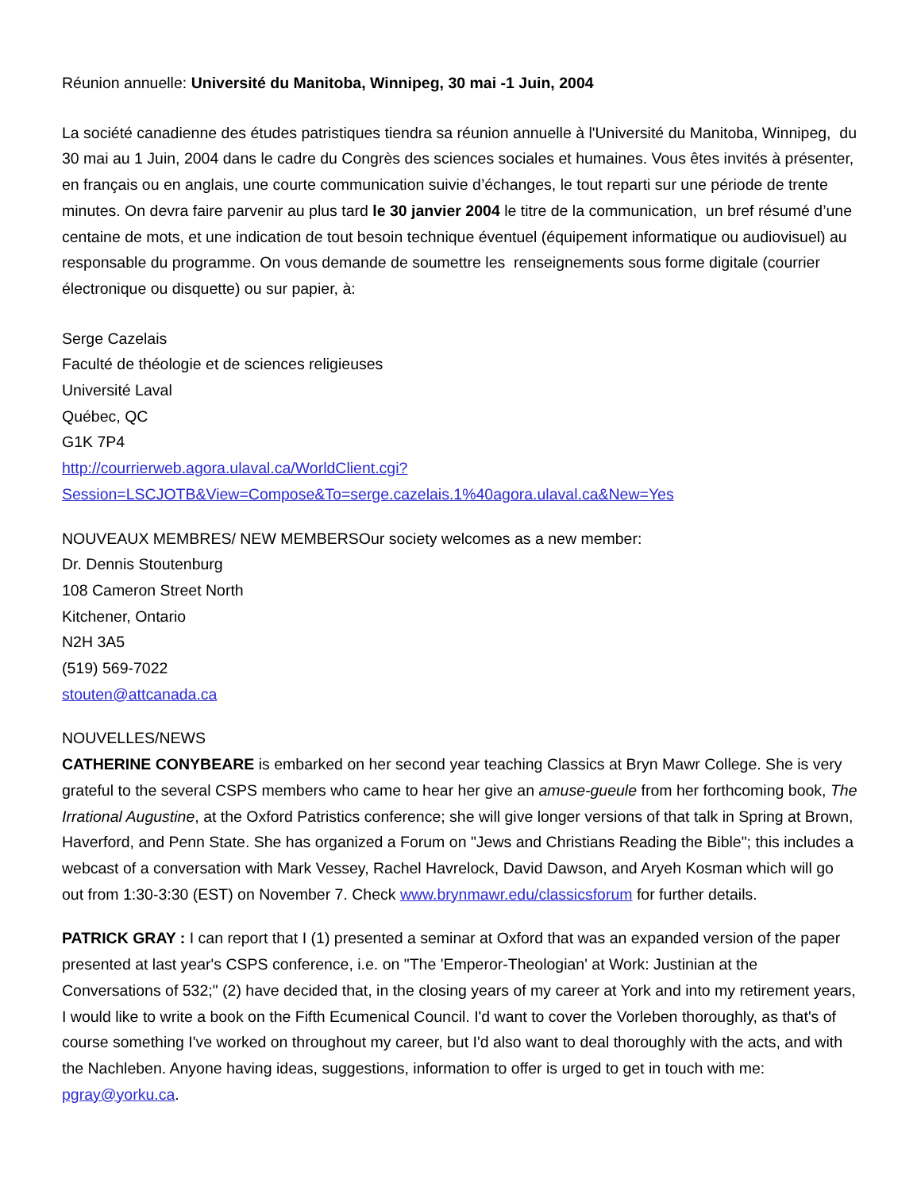Réunion annuelle: Université du Manitoba, Winnipeg, 30 mai -1 Juin, 2004
La société canadienne des études patristiques tiendra sa réunion annuelle à l'Université du Manitoba, Winnipeg, du 30 mai au 1 Juin, 2004 dans le cadre du Congrès des sciences sociales et humaines. Vous êtes invités à présenter, en français ou en anglais, une courte communication suivie d’échanges, le tout reparti sur une période de trente minutes. On devra faire parvenir au plus tard le 30 janvier 2004 le titre de la communication, un bref résumé d’une centaine de mots, et une indication de tout besoin technique éventuel (équipement informatique ou audiovisuel) au responsable du programme. On vous demande de soumettre les renseignements sous forme digitale (courrier électronique ou disquette) ou sur papier, à:
Serge Cazelais
Faculté de théologie et de sciences religieuses
Université Laval
Québec, QC
G1K 7P4
http://courrierweb.agora.ulaval.ca/WorldClient.cgi?
Session=LSCJOTB&View=Compose&To=serge.cazelais.1%40agora.ulaval.ca&New=Yes
NOUVEAUX MEMBRES/ NEW MEMBERSOur society welcomes as a new member:
Dr. Dennis Stoutenburg
108 Cameron Street North
Kitchener, Ontario
N2H 3A5
(519) 569-7022
stouten@attcanada.ca
NOUVELLES/NEWS
CATHERINE CONYBEARE is embarked on her second year teaching Classics at Bryn Mawr College. She is very grateful to the several CSPS members who came to hear her give an amuse-gueule from her forthcoming book, The Irrational Augustine, at the Oxford Patristics conference; she will give longer versions of that talk in Spring at Brown, Haverford, and Penn State. She has organized a Forum on "Jews and Christians Reading the Bible"; this includes a webcast of a conversation with Mark Vessey, Rachel Havrelock, David Dawson, and Aryeh Kosman which will go out from 1:30-3:30 (EST) on November 7. Check www.brynmawr.edu/classicsforum for further details.
PATRICK GRAY : I can report that I (1) presented a seminar at Oxford that was an expanded version of the paper presented at last year's CSPS conference, i.e. on "The 'Emperor-Theologian' at Work: Justinian at the Conversations of 532;" (2) have decided that, in the closing years of my career at York and into my retirement years, I would like to write a book on the Fifth Ecumenical Council. I'd want to cover the Vorleben thoroughly, as that's of course something I've worked on throughout my career, but I'd also want to deal thoroughly with the acts, and with the Nachleben. Anyone having ideas, suggestions, information to offer is urged to get in touch with me: pgray@yorku.ca.